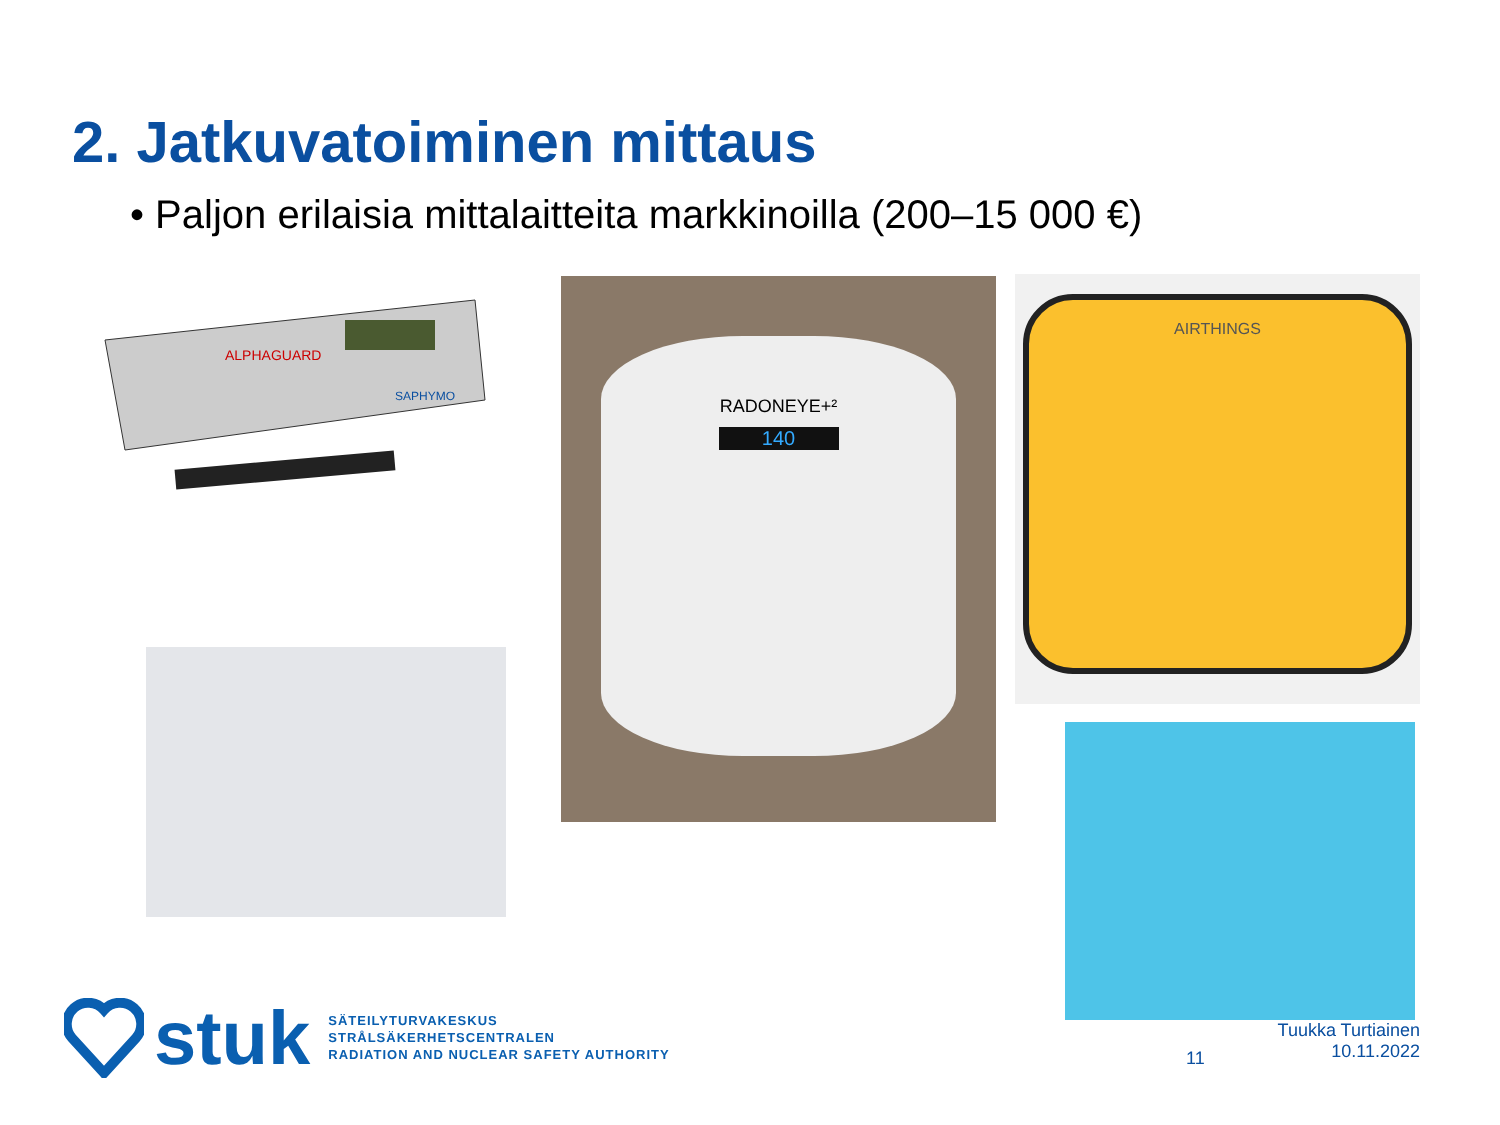2. Jatkuvatoiminen mittaus
• Paljon erilaisia mittalaitteita markkinoilla (200–15 000 €)
ALPHAGUARD
SAPHYMO
RADONEYE+²
140
AIRTHINGS
stuk
SÄTEILYTURVAKESKUS
STRÅLSÄKERHETSCENTRALEN
RADIATION AND NUCLEAR SAFETY AUTHORITY
11
Tuukka Turtiainen
10.11.2022